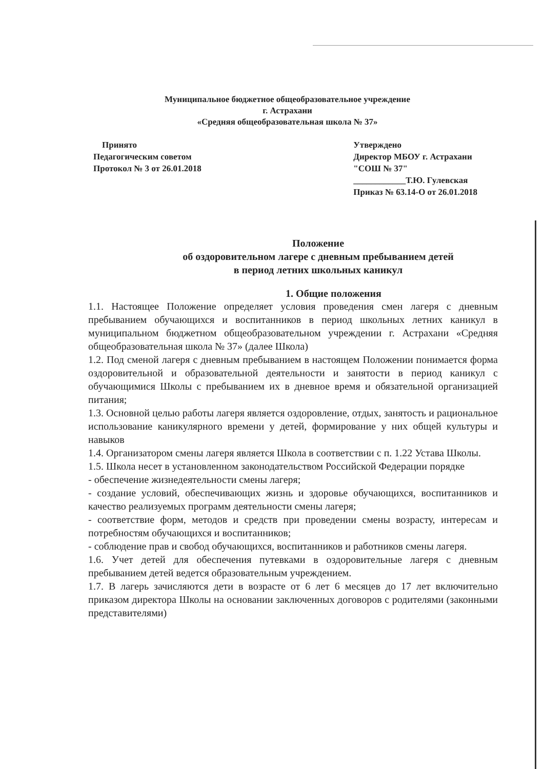Муниципальное бюджетное общеобразовательное учреждение
г. Астрахани
«Средняя общеобразовательная школа № 37»
Принято
Педагогическим советом
Протокол № 3 от 26.01.2018
Утверждено
Директор МБОУ г. Астрахани
"СОШ № 37"
____________Т.Ю. Гулевская
Приказ № 63.14-О от 26.01.2018
Положение
об оздоровительном лагере с дневным пребыванием детей
в период летних школьных каникул
1. Общие положения
1.1. Настоящее Положение определяет условия проведения смен лагеря с дневным пребыванием обучающихся и воспитанников в период школьных летних каникул в муниципальном бюджетном общеобразовательном учреждении г. Астрахани «Средняя общеобразовательная школа № 37» (далее Школа)
1.2. Под сменой лагеря с дневным пребыванием в настоящем Положении понимается форма оздоровительной и образовательной деятельности и занятости в период каникул с обучающимися Школы с пребыванием их в дневное время и обязательной организацией питания;
1.3. Основной целью работы лагеря является оздоровление, отдых, занятость и рациональное использование каникулярного времени у детей, формирование у них общей культуры и навыков
1.4. Организатором смены лагеря является Школа в соответствии с п. 1.22 Устава Школы.
1.5. Школа несет в установленном законодательством Российской Федерации порядке
- обеспечение жизнедеятельности смены лагеря;
- создание условий, обеспечивающих жизнь и здоровье обучающихся, воспитанников и качество реализуемых программ деятельности смены лагеря;
- соответствие форм, методов и средств при проведении смены возрасту, интересам и потребностям обучающихся и воспитанников;
- соблюдение прав и свобод обучающихся, воспитанников и работников смены лагеря.
1.6. Учет детей для обеспечения путевками в оздоровительные лагеря с дневным пребыванием детей ведется образовательным учреждением.
1.7. В лагерь зачисляются дети в возрасте от 6 лет 6 месяцев до 17 лет включительно приказом директора Школы на основании заключенных договоров с родителями (законными представителями)